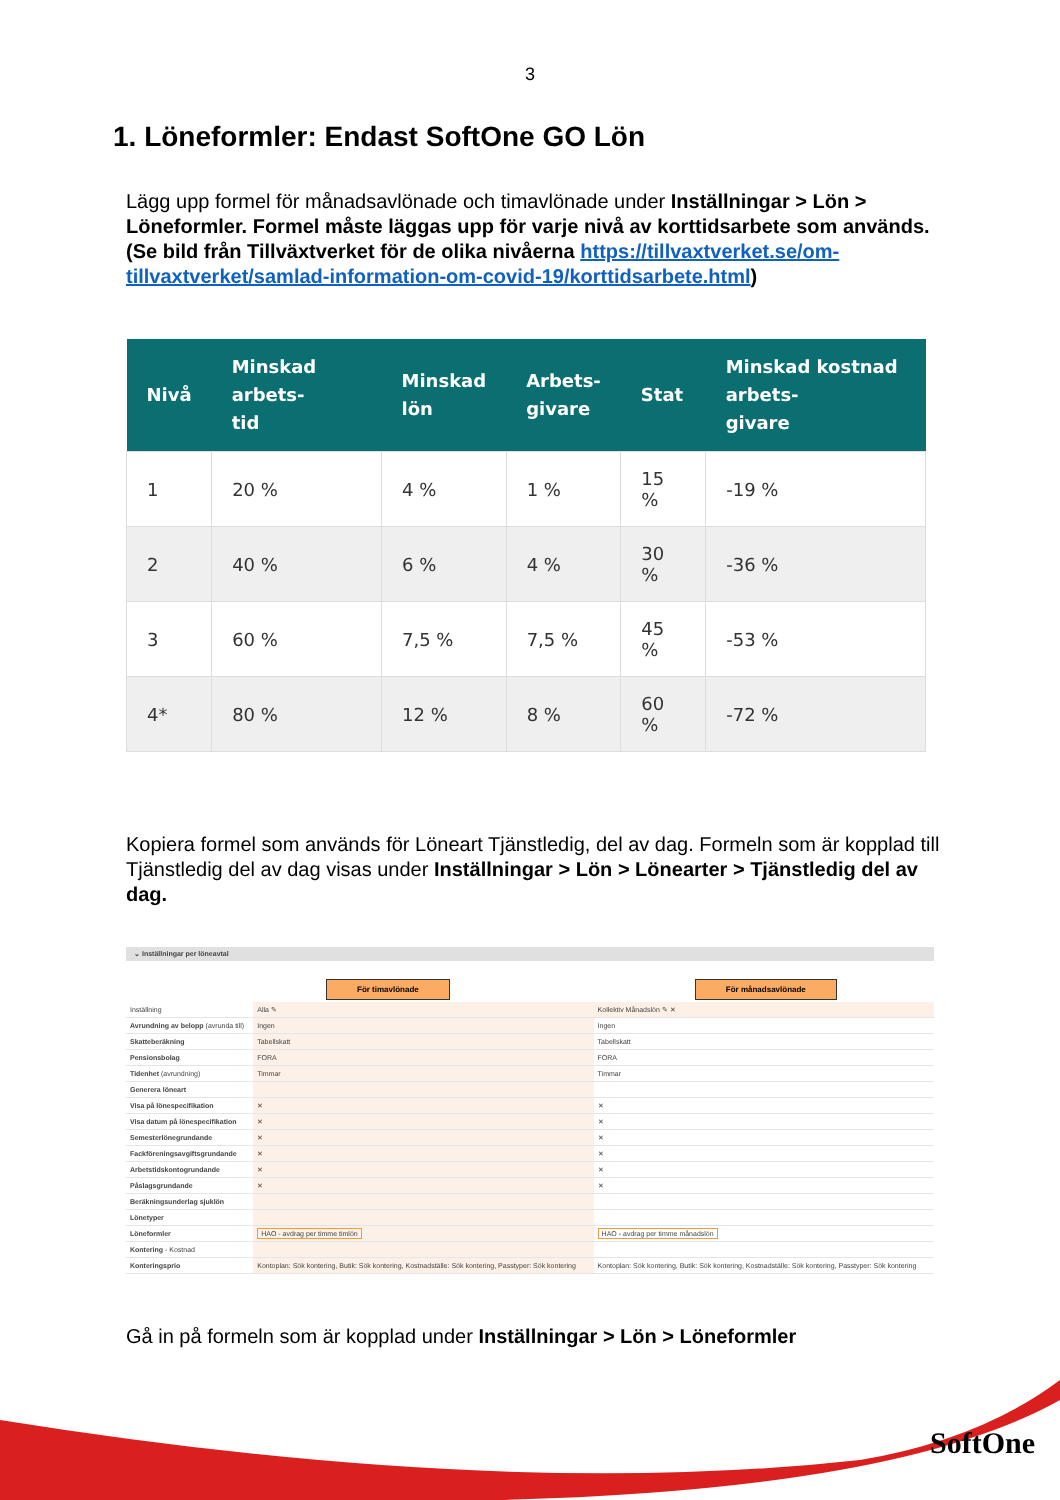3
1. Löneformler: Endast SoftOne GO Lön
Lägg upp formel för månadsavlönade och timavlönade under Inställningar > Lön > Löneformler. Formel måste läggas upp för varje nivå av korttidsarbete som används. (Se bild från Tillväxtverket för de olika nivåerna https://tillvaxtverket.se/om-tillvaxtverket/samlad-information-om-covid-19/korttidsarbete.html)
| Nivå | Minskad arbets- tid | Minskad lön | Arbets- givare | Stat | Minskad kostnad arbets- givare |
| --- | --- | --- | --- | --- | --- |
| 1 | 20 % | 4 % | 1 % | 15 % | -19 % |
| 2 | 40 % | 6 % | 4 % | 30 % | -36 % |
| 3 | 60 % | 7,5 % | 7,5 % | 45 % | -53 % |
| 4* | 80 % | 12 % | 8 % | 60 % | -72 % |
Kopiera formel som används för Löneart Tjänstledig, del av dag. Formeln som är kopplad till Tjänstledig del av dag visas under Inställningar > Lön > Lönearter > Tjänstledig del av dag.
⌄ Inställningar per löneavtal
För timavlönade För månadsavlönade
| Inställning | Alla ✎ | Kollektiv Månadslön ✎ ✕ |
| Avrundning av belopp (avrunda till) | Ingen | Ingen |
| Skatteberäkning | Tabellskatt | Tabellskatt |
| Pensionsbolag | FORA | FORA |
| Tidenhet (avrundning) | Timmar | Timmar |
| Generera löneart | | |
| Visa på lönespecifikation | ✕ | ✕ |
| Visa datum på lönespecifikation | ✕ | ✕ |
| Semesterlönegrundande | ✕ | ✕ |
| Fackföreningsavgiftsgrundande | ✕ | ✕ |
| Arbetstidskontogrundande | ✕ | ✕ |
| Påslagsgrundande | ✕ | ✕ |
| Beräkningsunderlag sjuklön | | |
| Lönetyper | | |
| Löneformler | HAO - avdrag per timme timlön | HAO - avdrag per timme månadslön |
| Kontering - Kostnad | | |
| Konteringsprio | Kontoplan: Sök kontering, Butik: Sök kontering, Kostnadställe: Sök kontering, Passtyper: Sök kontering | Kontoplan: Sök kontering, Butik: Sök kontering, Kostnadställe: Sök kontering, Passtyper: Sök kontering |
Gå in på formeln som är kopplad under Inställningar > Lön > Löneformler
SoftOne